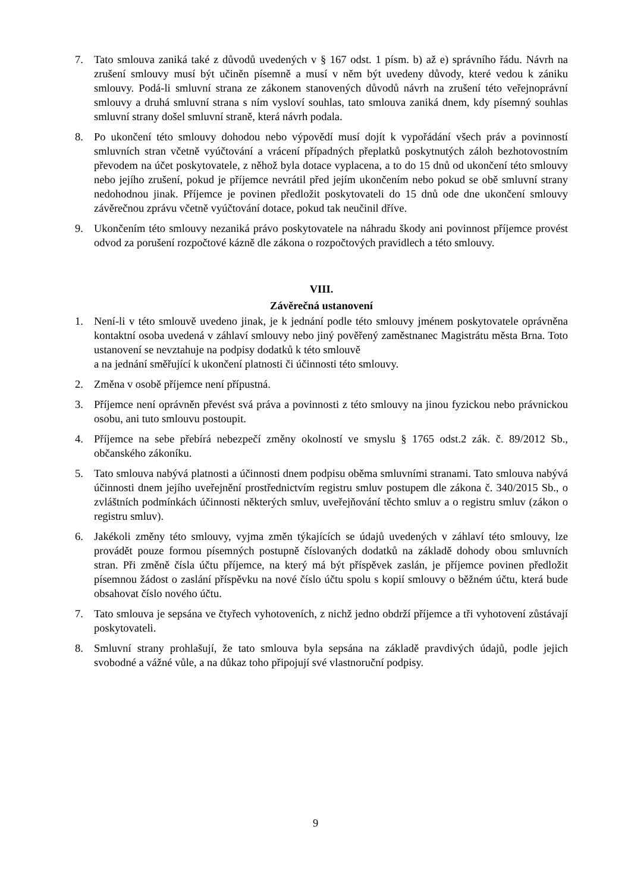7. Tato smlouva zaniká také z důvodů uvedených v § 167 odst. 1 písm. b) až e) správního řádu. Návrh na zrušení smlouvy musí být učiněn písemně a musí v něm být uvedeny důvody, které vedou k zániku smlouvy. Podá-li smluvní strana ze zákonem stanovených důvodů návrh na zrušení této veřejnoprávní smlouvy a druhá smluvní strana s ním vysloví souhlas, tato smlouva zaniká dnem, kdy písemný souhlas smluvní strany došel smluvní straně, která návrh podala.
8. Po ukončení této smlouvy dohodou nebo výpovědí musí dojít k vypořádání všech práv a povinností smluvních stran včetně vyúčtování a vrácení případných přeplatků poskytnutých záloh bezhotovostním převodem na účet poskytovatele, z něhož byla dotace vyplacena, a to do 15 dnů od ukončení této smlouvy nebo jejího zrušení, pokud je příjemce nevrátil před jejím ukončením nebo pokud se obě smluvní strany nedohodnou jinak. Příjemce je povinen předložit poskytovateli do 15 dnů ode dne ukončení smlouvy závěrečnou zprávu včetně vyúčtování dotace, pokud tak neučinil dříve.
9. Ukončením této smlouvy nezaniká právo poskytovatele na náhradu škody ani povinnost příjemce provést odvod za porušení rozpočtové kázně dle zákona o rozpočtových pravidlech a této smlouvy.
VIII.
Závěrečná ustanovení
1. Není-li v této smlouvě uvedeno jinak, je k jednání podle této smlouvy jménem poskytovatele oprávněna kontaktní osoba uvedená v záhlaví smlouvy nebo jiný pověřený zaměstnanec Magistrátu města Brna. Toto ustanovení se nevztahuje na podpisy dodatků k této smlouvě
a na jednání směřující k ukončení platnosti či účinnosti této smlouvy.
2. Změna v osobě příjemce není přípustná.
3. Příjemce není oprávněn převést svá práva a povinnosti z této smlouvy na jinou fyzickou nebo právnickou osobu, ani tuto smlouvu postoupit.
4. Příjemce na sebe přebírá nebezpečí změny okolností ve smyslu § 1765 odst.2 zák. č. 89/2012 Sb., občanského zákoníku.
5. Tato smlouva nabývá platnosti a účinnosti dnem podpisu oběma smluvními stranami. Tato smlouva nabývá účinnosti dnem jejího uveřejnění prostřednictvím registru smluv postupem dle zákona č. 340/2015 Sb., o zvláštních podmínkách účinnosti některých smluv, uveřejňování těchto smluv a o registru smluv (zákon o registru smluv).
6. Jakékoli změny této smlouvy, vyjma změn týkajících se údajů uvedených v záhlaví této smlouvy, lze provádět pouze formou písemných postupně číslovaných dodatků na základě dohody obou smluvních stran. Při změně čísla účtu příjemce, na který má být příspěvek zaslán, je příjemce povinen předložit písemnou žádost o zaslání příspěvku na nové číslo účtu spolu s kopií smlouvy o běžném účtu, která bude obsahovat číslo nového účtu.
7. Tato smlouva je sepsána ve čtyřech vyhotoveních, z nichž jedno obdrží příjemce a tři vyhotovení zůstávají poskytovateli.
8. Smluvní strany prohlašují, že tato smlouva byla sepsána na základě pravdivých údajů, podle jejich svobodné a vážné vůle, a na důkaz toho připojují své vlastnoruční podpisy.
9